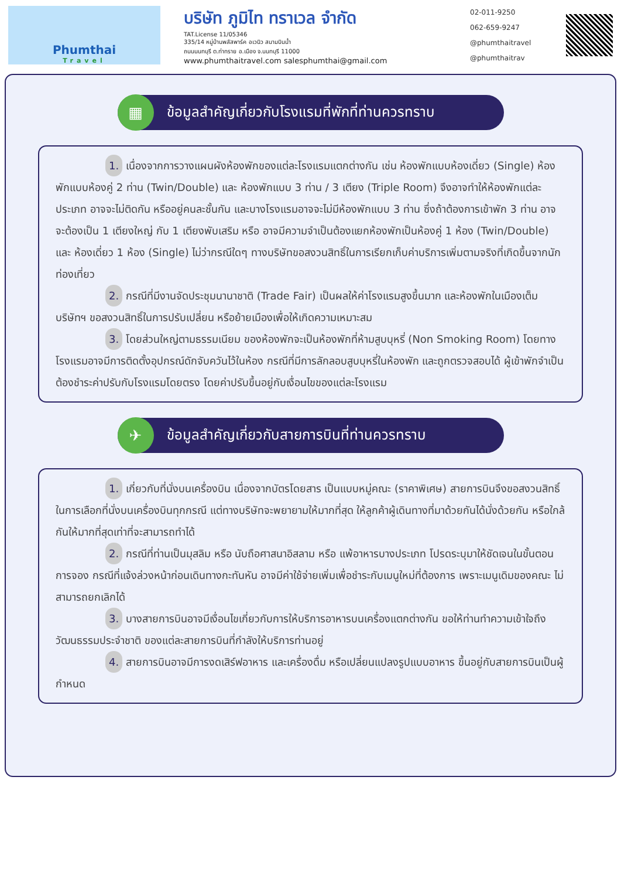Phumthai
Travel
บริษัท ภูมิไท ทราเวล จำกัด
TAT.License 11/05346
335/14 หมู่บ้านพลัสพาร์ค อเวนิว สนามบินน้ำ
ถนนนนทบุรี ต.ท่าทราย อ.เมือง จ.นนทบุรี 11000
www.phumthaitravel.com salesphumthai@gmail.com
02-011-9250
062-659-9247
@phumthaitravel
@phumthaitrav
▦
ข้อมูลสำคัญเกี่ยวกับโรงแรมที่พักที่ท่านควรทราบ
1. เนื่องจากการวางแผนผังห้องพักของแต่ละโรงแรมแตกต่างกัน เช่น ห้องพักแบบห้องเดี่ยว (Single) ห้องพักแบบห้องคู่ 2 ท่าน (Twin/Double) และ ห้องพักแบบ 3 ท่าน / 3 เตียง (Triple Room) จึงอาจทำให้ห้องพักแต่ละประเภท อาจจะไม่ติดกัน หรืออยู่คนละชั้นกัน และบางโรงแรมอาจจะไม่มีห้องพักแบบ 3 ท่าน ซึ่งถ้าต้องการเข้าพัก 3 ท่าน อาจจะต้องเป็น 1 เตียงใหญ่ กับ 1 เตียงพับเสริม หรือ อาจมีความจำเป็นต้องแยกห้องพักเป็นห้องคู่ 1 ห้อง (Twin/Double) และ ห้องเดี่ยว 1 ห้อง (Single) ไม่ว่ากรณีใดๆ ทางบริษัทขอสงวนสิทธิ์ในการเรียกเก็บค่าบริการเพิ่มตามจริงที่เกิดขึ้นจากนักท่องเที่ยว
2. กรณีที่มีงานจัดประชุมนานาชาติ (Trade Fair) เป็นผลให้ค่าโรงแรมสูงขึ้นมาก และห้องพักในเมืองเต็ม บริษัทฯ ขอสงวนสิทธิ์ในการปรับเปลี่ยน หรือย้ายเมืองเพื่อให้เกิดความเหมาะสม
3. โดยส่วนใหญ่ตามธรรมเนียม ของห้องพักจะเป็นห้องพักที่ห้ามสูบบุหรี่ (Non Smoking Room) โดยทางโรงแรมอาจมีการติดตั้งอุปกรณ์ดักจับควันไว้ในห้อง กรณีที่มีการลักลอบสูบบุหรี่ในห้องพัก และถูกตรวจสอบได้ ผู้เข้าพักจำเป็นต้องชำระค่าปรับกับโรงแรมโดยตรง โดยค่าปรับขึ้นอยู่กับเงื่อนไขของแต่ละโรงแรม
✈
ข้อมูลสำคัญเกี่ยวกับสายการบินที่ท่านควรทราบ
1. เกี่ยวกับที่นั่งบนเครื่องบิน เนื่องจากบัตรโดยสาร เป็นแบบหมู่คณะ (ราคาพิเศษ) สายการบินจึงขอสงวนสิทธิ์ในการเลือกที่นั่งบนเครื่องบินทุกกรณี แต่ทางบริษัทจะพยายามให้มากที่สุด ให้ลูกค้าผู้เดินทางที่มาด้วยกันได้นั่งด้วยกัน หรือใกล้กันให้มากที่สุดเท่าที่จะสามารถทำได้
2. กรณีที่ท่านเป็นมุสลิม หรือ นับถือศาสนาอิสลาม หรือ แพ้อาหารบางประเภท โปรดระบุมาให้ชัดเจนในขั้นตอนการจอง กรณีที่แจ้งล่วงหน้าก่อนเดินทางกะทันหัน อาจมีค่าใช้จ่ายเพิ่มเพื่อชำระกับเมนูใหม่ที่ต้องการ เพราะเมนูเดิมของคณะ ไม่สามารถยกเลิกได้
3. บางสายการบินอาจมีเงื่อนไขเกี่ยวกับการให้บริการอาหารบนเครื่องแตกต่างกัน ขอให้ท่านทำความเข้าใจถึงวัฒนธรรมประจำชาติ ของแต่ละสายการบินที่กำลังให้บริการท่านอยู่
4. สายการบินอาจมีการงดเสิร์ฟอาหาร และเครื่องดื่ม หรือเปลี่ยนแปลงรูปแบบอาหาร ขึ้นอยู่กับสายการบินเป็นผู้กำหนด